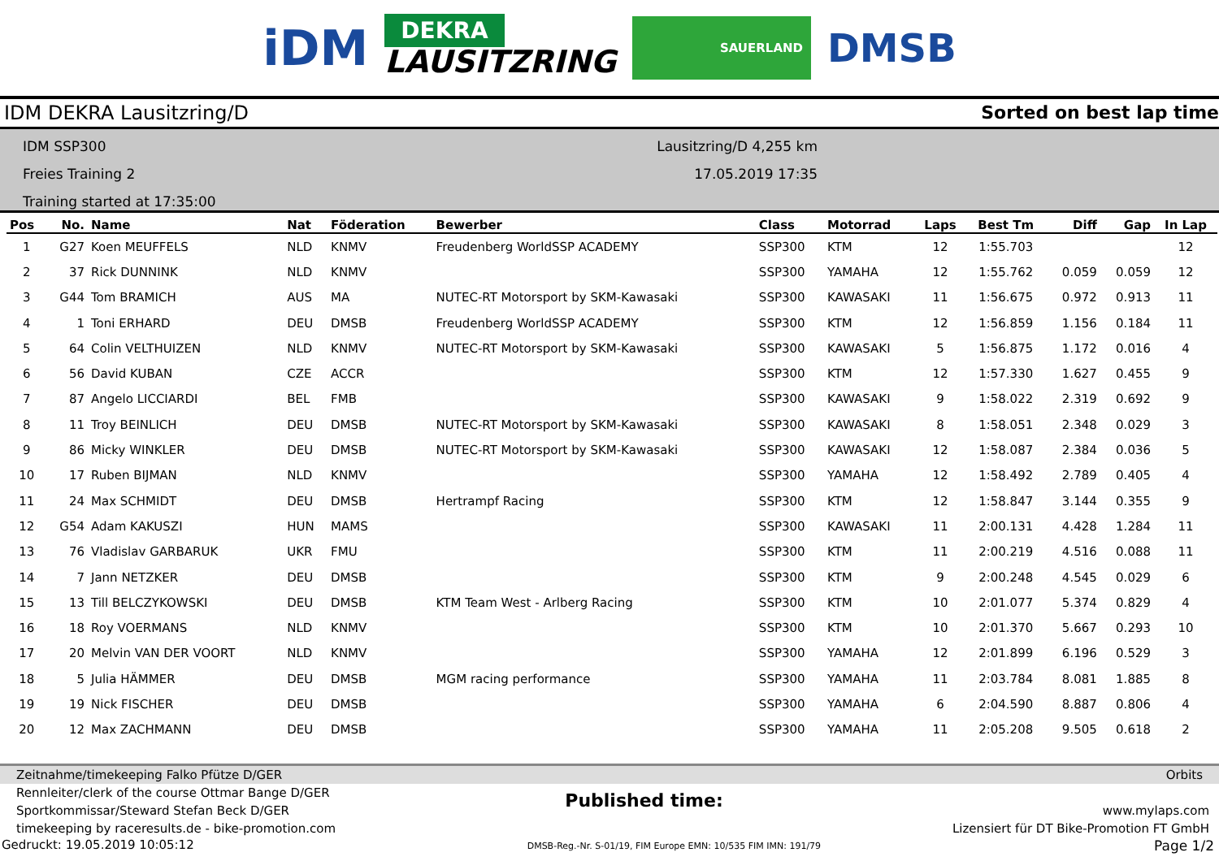iDM DEKRA
LAUSITZRING SAUERLAND DMSB
IDM DEKRA Lausitzring/D Sorted on best lap time
IDM SSP300
Freies Training 2
Training started at 17:35:00
Lausitzring/D 4,255 km
17.05.2019 17:35
| Pos | No. | Name | Nat | Föderation | Bewerber | Class | Motorrad | Laps | Best Tm | Diff | Gap | In Lap |
| --- | --- | --- | --- | --- | --- | --- | --- | --- | --- | --- | --- | --- |
| 1 | G27 | Koen MEUFFELS | NLD | KNMV | Freudenberg WorldSSP ACADEMY | SSP300 | KTM | 12 | 1:55.703 | | | 12 |
| 2 | 37 | Rick DUNNINK | NLD | KNMV | | SSP300 | YAMAHA | 12 | 1:55.762 | 0.059 | 0.059 | 12 |
| 3 | G44 | Tom BRAMICH | AUS | MA | NUTEC-RT Motorsport by SKM-Kawasaki | SSP300 | KAWASAKI | 11 | 1:56.675 | 0.972 | 0.913 | 11 |
| 4 | 1 | Toni ERHARD | DEU | DMSB | Freudenberg WorldSSP ACADEMY | SSP300 | KTM | 12 | 1:56.859 | 1.156 | 0.184 | 11 |
| 5 | 64 | Colin VELTHUIZEN | NLD | KNMV | NUTEC-RT Motorsport by SKM-Kawasaki | SSP300 | KAWASAKI | 5 | 1:56.875 | 1.172 | 0.016 | 4 |
| 6 | 56 | David KUBAN | CZE | ACCR | | SSP300 | KTM | 12 | 1:57.330 | 1.627 | 0.455 | 9 |
| 7 | 87 | Angelo LICCIARDI | BEL | FMB | | SSP300 | KAWASAKI | 9 | 1:58.022 | 2.319 | 0.692 | 9 |
| 8 | 11 | Troy BEINLICH | DEU | DMSB | NUTEC-RT Motorsport by SKM-Kawasaki | SSP300 | KAWASAKI | 8 | 1:58.051 | 2.348 | 0.029 | 3 |
| 9 | 86 | Micky WINKLER | DEU | DMSB | NUTEC-RT Motorsport by SKM-Kawasaki | SSP300 | KAWASAKI | 12 | 1:58.087 | 2.384 | 0.036 | 5 |
| 10 | 17 | Ruben BIJMAN | NLD | KNMV | | SSP300 | YAMAHA | 12 | 1:58.492 | 2.789 | 0.405 | 4 |
| 11 | 24 | Max SCHMIDT | DEU | DMSB | Hertrampf Racing | SSP300 | KTM | 12 | 1:58.847 | 3.144 | 0.355 | 9 |
| 12 | G54 | Adam KAKUSZI | HUN | MAMS | | SSP300 | KAWASAKI | 11 | 2:00.131 | 4.428 | 1.284 | 11 |
| 13 | 76 | Vladislav GARBARUK | UKR | FMU | | SSP300 | KTM | 11 | 2:00.219 | 4.516 | 0.088 | 11 |
| 14 | 7 | Jann NETZKER | DEU | DMSB | | SSP300 | KTM | 9 | 2:00.248 | 4.545 | 0.029 | 6 |
| 15 | 13 | Till BELCZYKOWSKI | DEU | DMSB | KTM Team West - Arlberg Racing | SSP300 | KTM | 10 | 2:01.077 | 5.374 | 0.829 | 4 |
| 16 | 18 | Roy VOERMANS | NLD | KNMV | | SSP300 | KTM | 10 | 2:01.370 | 5.667 | 0.293 | 10 |
| 17 | 20 | Melvin VAN DER VOORT | NLD | KNMV | | SSP300 | YAMAHA | 12 | 2:01.899 | 6.196 | 0.529 | 3 |
| 18 | 5 | Julia HÄMMER | DEU | DMSB | MGM racing performance | SSP300 | YAMAHA | 11 | 2:03.784 | 8.081 | 1.885 | 8 |
| 19 | 19 | Nick FISCHER | DEU | DMSB | | SSP300 | YAMAHA | 6 | 2:04.590 | 8.887 | 0.806 | 4 |
| 20 | 12 | Max ZACHMANN | DEU | DMSB | | SSP300 | YAMAHA | 11 | 2:05.208 | 9.505 | 0.618 | 2 |
Zeitnahme/timekeeping Falko Pfütze D/GER Orbits
Rennleiter/clerk of the course Ottmar Bange D/GER
Sportkommissar/Steward Stefan Beck D/GER
timekeeping by raceresults.de - bike-promotion.com
Published time:
www.mylaps.com
Lizensiert für DT Bike-Promotion FT GmbH
Gedruckt: 19.05.2019 10:05:12 DMSB-Reg.-Nr. S-01/19, FIM Europe EMN: 10/535 FIM IMN: 191/79 Page 1/2